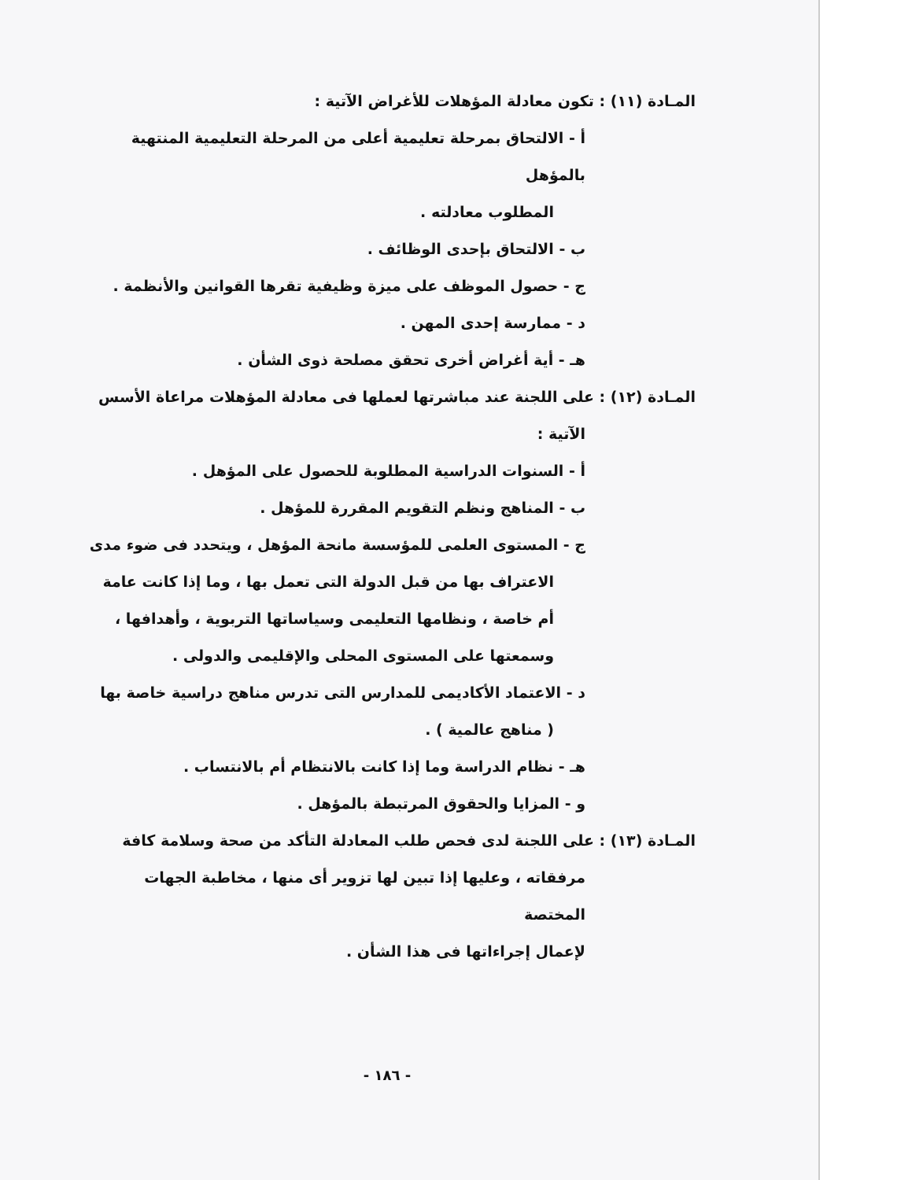المـادة (١١) : تكون معادلة المؤهلات للأغراض الآتية :
أ - الالتحاق بمرحلة تعليمية أعلى من المرحلة التعليمية المنتهية بالمؤهل
المطلوب معادلته .
ب - الالتحاق بإحدى الوظائف .
ج - حصول الموظف على ميزة وظيفية تقرها القوانين والأنظمة .
د - ممارسة إحدى المهن .
هـ - أية أغراض أخرى تحقق مصلحة ذوى الشأن .
المـادة (١٢) : على اللجنة عند مباشرتها لعملها فى معادلة المؤهلات مراعاة الأسس
الآتية :
أ - السنوات الدراسية المطلوبة للحصول على المؤهل .
ب - المناهج ونظم التقويم المقررة للمؤهل .
ج - المستوى العلمى للمؤسسة مانحة المؤهل ، ويتحدد فى ضوء مدى
الاعتراف بها من قبل الدولة التى تعمل بها ، وما إذا كانت عامة
أم خاصة ، ونظامها التعليمى وسياساتها التربوية ، وأهدافها ،
وسمعتها على المستوى المحلى والإقليمى والدولى .
د - الاعتماد الأكاديمى للمدارس التى تدرس مناهج دراسية خاصة بها
( مناهج عالمية ) .
هـ - نظام الدراسة وما إذا كانت بالانتظام أم بالانتساب .
و - المزايا والحقوق المرتبطة بالمؤهل .
المـادة (١٣) : على اللجنة لدى فحص طلب المعادلة التأكد من صحة وسلامة كافة
مرفقاته ، وعليها إذا تبين لها تزوير أى منها ، مخاطبة الجهات المختصة
لإعمال إجراءاتها فى هذا الشأن .
- ١٨٦ -